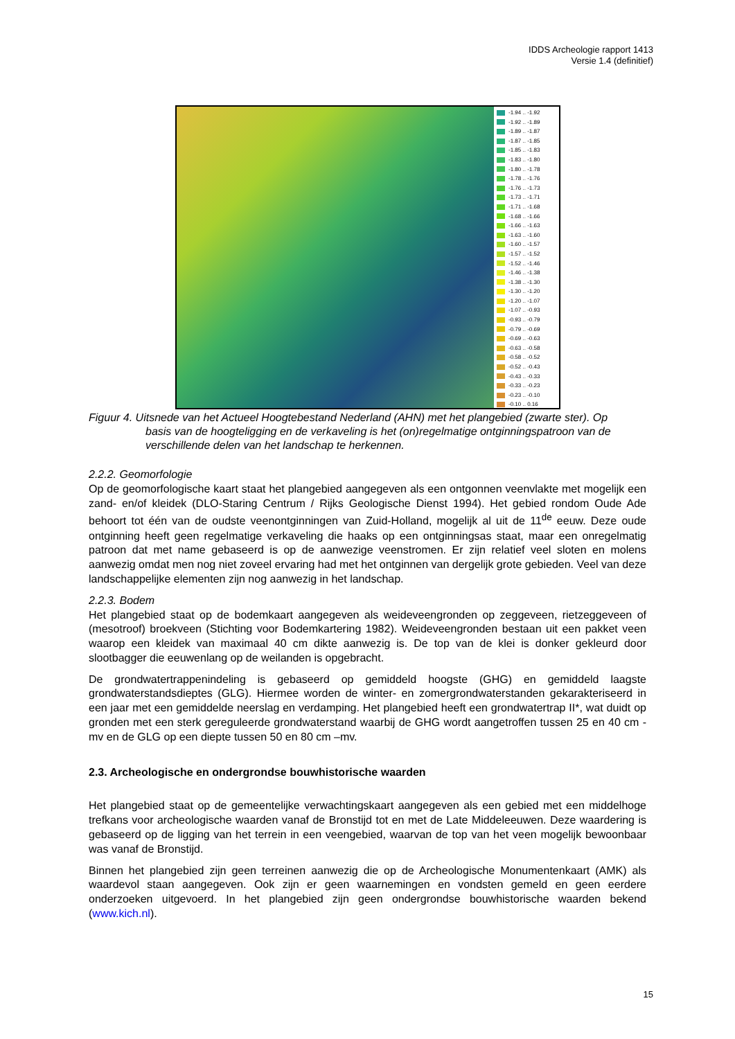IDDS Archeologie rapport 1413
Versie 1.4 (definitief)
-1.94 .. -1.92
-1.92 .. -1.89
-1.89 .. -1.87
-1.87 .. -1.85
-1.85 .. -1.83
-1.83 .. -1.80
-1.80 .. -1.78
-1.78 .. -1.76
-1.76 .. -1.73
-1.73 .. -1.71
-1.71 .. -1.68
-1.68 .. -1.66
-1.66 .. -1.63
-1.63 .. -1.60
-1.60 .. -1.57
-1.57 .. -1.52
-1.52 .. -1.46
-1.46 .. -1.38
-1.38 .. -1.30
-1.30 .. -1.20
-1.20 .. -1.07
-1.07 .. -0.93
-0.93 .. -0.79
-0.79 .. -0.69
-0.69 .. -0.63
-0.63 .. -0.58
-0.58 .. -0.52
-0.52 .. -0.43
-0.43 .. -0.33
-0.33 .. -0.23
-0.23 .. -0.10
-0.10 .. 0.16
Figuur 4. Uitsnede van het Actueel Hoogtebestand Nederland (AHN) met het plangebied (zwarte ster). Op basis van de hoogteligging en de verkaveling is het (on)regelmatige ontginningspatroon van de verschillende delen van het landschap te herkennen.
2.2.2. Geomorfologie
Op de geomorfologische kaart staat het plangebied aangegeven als een ontgonnen veenvlakte met mogelijk een zand- en/of kleidek (DLO-Staring Centrum / Rijks Geologische Dienst 1994). Het gebied rondom Oude Ade behoort tot één van de oudste veenontginningen van Zuid-Holland, mogelijk al uit de 11<sup>de</sup> eeuw. Deze oude ontginning heeft geen regelmatige verkaveling die haaks op een ontginningsas staat, maar een onregelmatig patroon dat met name gebaseerd is op de aanwezige veenstromen. Er zijn relatief veel sloten en molens aanwezig omdat men nog niet zoveel ervaring had met het ontginnen van dergelijk grote gebieden. Veel van deze landschappelijke elementen zijn nog aanwezig in het landschap.
2.2.3. Bodem
Het plangebied staat op de bodemkaart aangegeven als weideveengronden op zeggeveen, rietzeggeveen of (mesotroof) broekveen (Stichting voor Bodemkartering 1982). Weideveengronden bestaan uit een pakket veen waarop een kleidek van maximaal 40 cm dikte aanwezig is. De top van de klei is donker gekleurd door slootbagger die eeuwenlang op de weilanden is opgebracht.
De grondwatertrappenindeling is gebaseerd op gemiddeld hoogste (GHG) en gemiddeld laagste grondwaterstandsdieptes (GLG). Hiermee worden de winter- en zomergrondwaterstanden gekarakteriseerd in een jaar met een gemiddelde neerslag en verdamping. Het plangebied heeft een grondwatertrap II*, wat duidt op gronden met een sterk gereguleerde grondwaterstand waarbij de GHG wordt aangetroffen tussen 25 en 40 cm -mv en de GLG op een diepte tussen 50 en 80 cm –mv.
2.3. Archeologische en ondergrondse bouwhistorische waarden
Het plangebied staat op de gemeentelijke verwachtingskaart aangegeven als een gebied met een middelhoge trefkans voor archeologische waarden vanaf de Bronstijd tot en met de Late Middeleeuwen. Deze waardering is gebaseerd op de ligging van het terrein in een veengebied, waarvan de top van het veen mogelijk bewoonbaar was vanaf de Bronstijd.
Binnen het plangebied zijn geen terreinen aanwezig die op de Archeologische Monumentenkaart (AMK) als waardevol staan aangegeven. Ook zijn er geen waarnemingen en vondsten gemeld en geen eerdere onderzoeken uitgevoerd. In het plangebied zijn geen ondergrondse bouwhistorische waarden bekend (www.kich.nl).
15